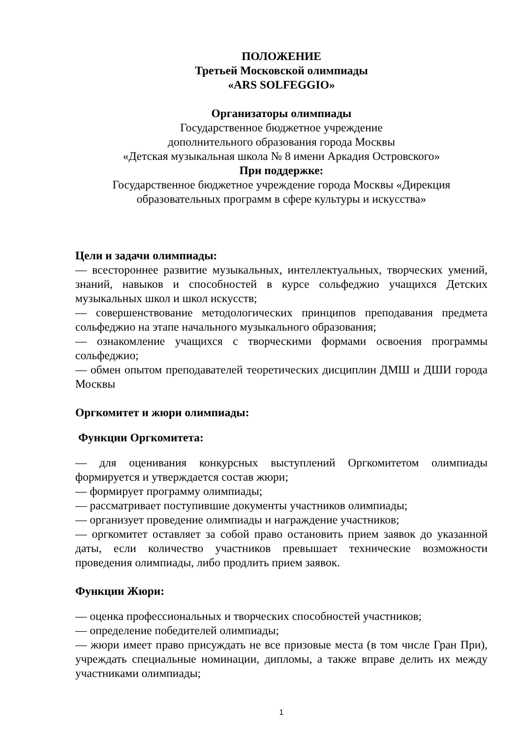ПОЛОЖЕНИЕ
Третьей Московской олимпиады
«ARS SOLFEGGIO»
Организаторы олимпиады
Государственное бюджетное учреждение
дополнительного образования города Москвы
«Детская музыкальная школа № 8 имени Аркадия Островского»
При поддержке:
Государственное бюджетное учреждение города Москвы «Дирекция
образовательных программ в сфере культуры и искусства»
Цели и задачи олимпиады:
— всестороннее развитие музыкальных, интеллектуальных, творческих умений, знаний, навыков и способностей в курсе сольфеджио учащихся Детских музыкальных школ и школ искусств;
— совершенствование методологических принципов преподавания предмета сольфеджио на этапе начального музыкального образования;
— ознакомление учащихся с творческими формами освоения программы сольфеджио;
— обмен опытом преподавателей теоретических дисциплин ДМШ и ДШИ города Москвы
Оргкомитет и жюри олимпиады:
Функции Оргкомитета:
— для оценивания конкурсных выступлений Оргкомитетом олимпиады формируется и утверждается состав жюри;
— формирует программу олимпиады;
— рассматривает поступившие документы участников олимпиады;
— организует проведение олимпиады и награждение участников;
— оргкомитет оставляет за собой право остановить прием заявок до указанной даты, если количество участников превышает технические возможности проведения олимпиады, либо продлить прием заявок.
Функции Жюри:
— оценка профессиональных и творческих способностей участников;
— определение победителей олимпиады;
— жюри имеет право присуждать не все призовые места (в том числе Гран При), учреждать специальные номинации, дипломы, а также вправе делить их между участниками олимпиады;
1